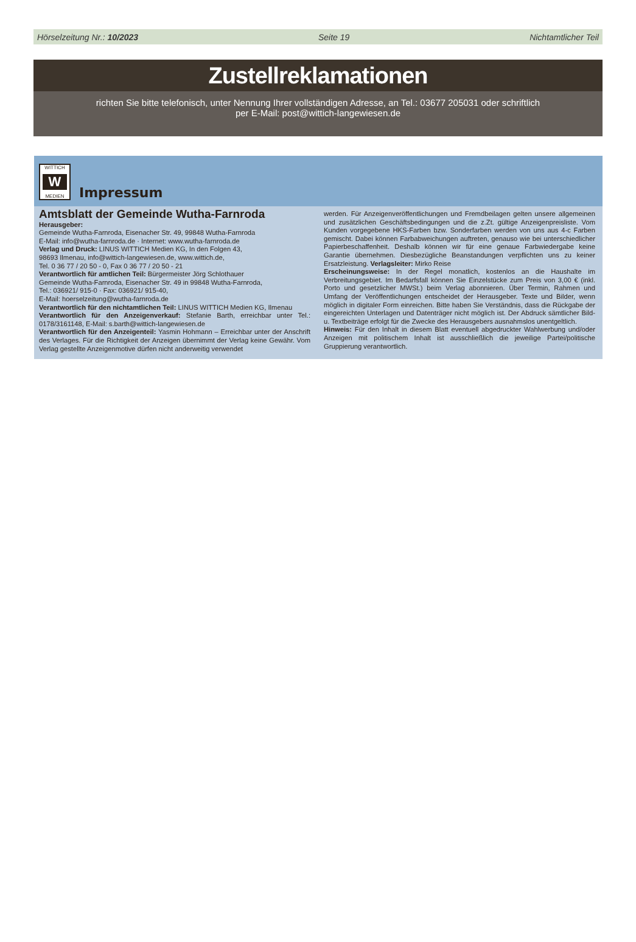Hörselzeitung Nr.: 10/2023 Seite 19 Nichtamtlicher Teil
Zustellreklamationen
richten Sie bitte telefonisch, unter Nennung Ihrer vollständigen Adresse, an Tel.: 03677 205031 oder schriftlich
per E-Mail: post@wittich-langewiesen.de
WITTICH
W
MEDIEN
Impressum
Amtsblatt der Gemeinde Wutha-Farnroda
Herausgeber:
Gemeinde Wutha-Farnroda, Eisenacher Str. 49, 99848 Wutha-Farnroda
E-Mail: info@wutha-farnroda.de · Internet: www.wutha-farnroda.de
Verlag und Druck: LINUS WITTICH Medien KG, In den Folgen 43,
98693 Ilmenau, info@wittich-langewiesen.de, www.wittich.de,
Tel. 0 36 77 / 20 50 - 0, Fax 0 36 77 / 20 50 - 21
Verantwortlich für amtlichen Teil: Bürgermeister Jörg Schlothauer
Gemeinde Wutha-Farnroda, Eisenacher Str. 49 in 99848 Wutha-Farnroda,
Tel.: 036921/ 915-0 · Fax: 036921/ 915-40,
E-Mail: hoerselzeitung@wutha-farnroda.de
Verantwortlich für den nichtamtlichen Teil: LINUS WITTICH Medien KG, Ilmenau
Verantwortlich für den Anzeigenverkauf: Stefanie Barth, erreichbar unter Tel.: 0178/3161148, E-Mail: s.barth@wittich-langewiesen.de
Verantwortlich für den Anzeigenteil: Yasmin Hohmann – Erreichbar unter der Anschrift des Verlages. Für die Richtigkeit der Anzeigen übernimmt der Verlag keine Gewähr. Vom Verlag gestellte Anzeigenmotive dürfen nicht anderweitig verwendet
werden. Für Anzeigenveröffentlichungen und Fremdbeilagen gelten unsere allgemeinen und zusätzlichen Geschäftsbedingungen und die z.Zt. gültige Anzeigenpreisliste. Vom Kunden vorgegebene HKS-Farben bzw. Sonderfarben werden von uns aus 4-c Farben gemischt. Dabei können Farbabweichungen auftreten, genauso wie bei unterschiedlicher Papierbeschaffenheit. Deshalb können wir für eine genaue Farbwiedergabe keine Garantie übernehmen. Diesbezügliche Beanstandungen verpflichten uns zu keiner Ersatzleistung. Verlagsleiter: Mirko Reise
Erscheinungsweise: In der Regel monatlich, kostenlos an die Haushalte im Verbreitungsgebiet. Im Bedarfsfall können Sie Einzelstücke zum Preis von 3,00 € (inkl. Porto und gesetzlicher MWSt.) beim Verlag abonnieren. Über Termin, Rahmen und Umfang der Veröffentlichungen entscheidet der Herausgeber. Texte und Bilder, wenn möglich in digitaler Form einreichen. Bitte haben Sie Verständnis, dass die Rückgabe der eingereichten Unterlagen und Datenträger nicht möglich ist. Der Abdruck sämtlicher Bild- u. Textbeiträge erfolgt für die Zwecke des Herausgebers ausnahmslos unentgeltlich.
Hinweis: Für den Inhalt in diesem Blatt eventuell abgedruckter Wahlwerbung und/oder Anzeigen mit politischem Inhalt ist ausschließlich die jeweilige Partei/politische Gruppierung verantwortlich.